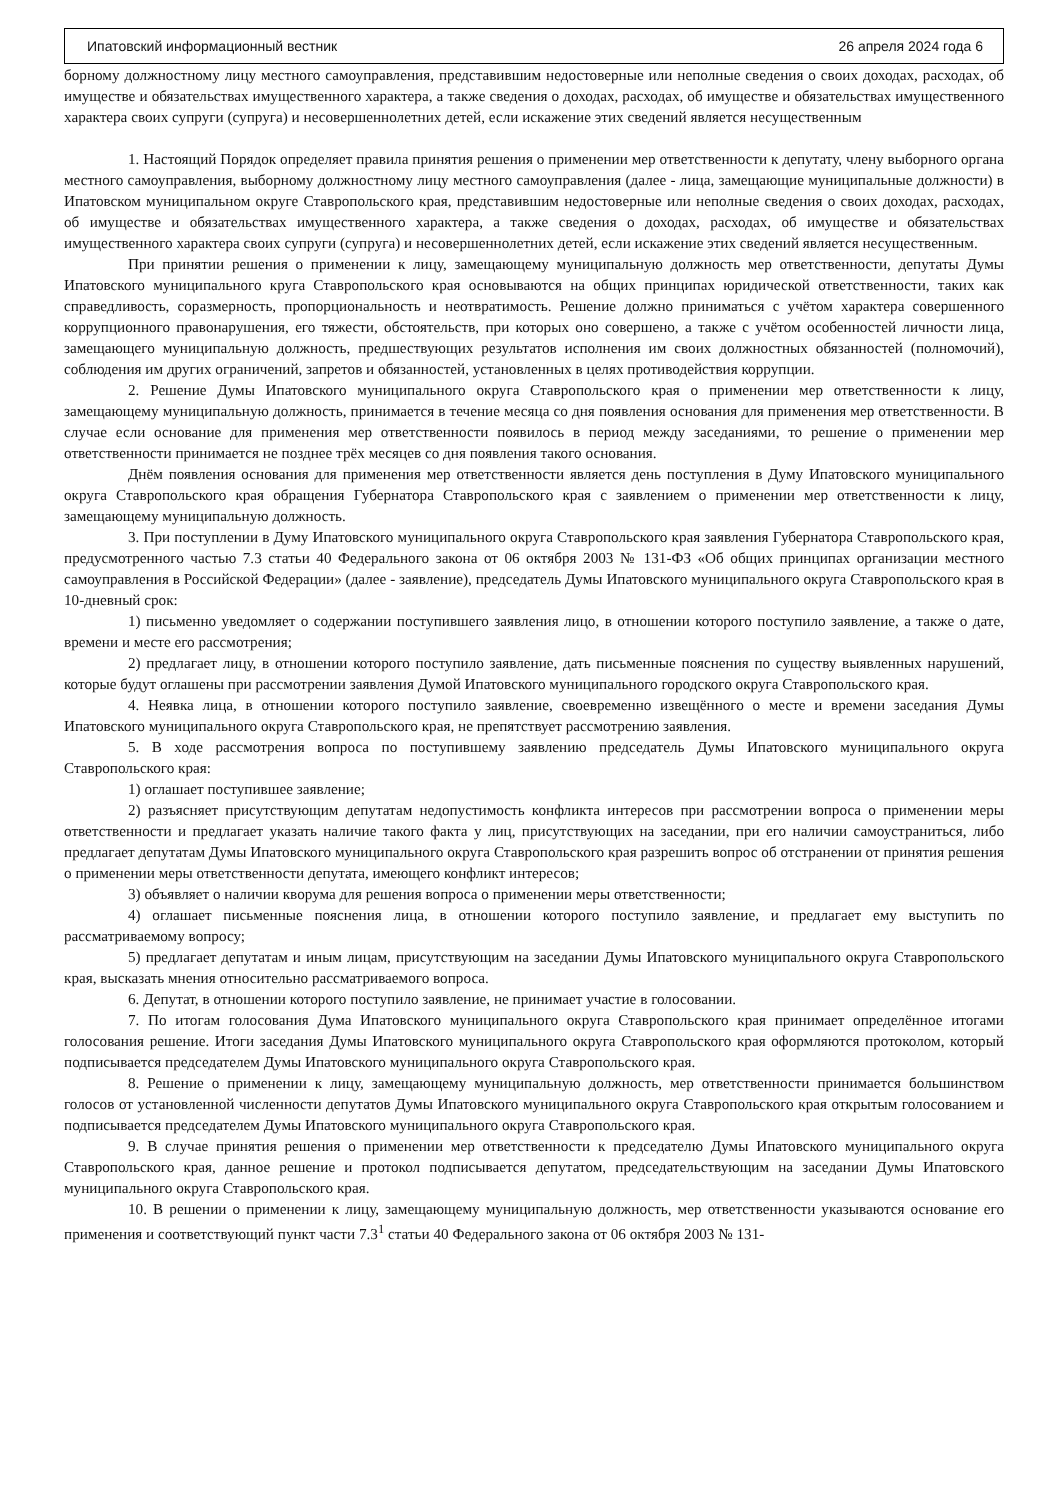Ипатовский информационный вестник 26 апреля 2024 года 6
борному должностному лицу местного самоуправления, представившим недостоверные или неполные сведения о своих доходах, расходах, об имуществе и обязательствах имущественного характера, а также сведения о доходах, расходах, об имуществе и обязательствах имущественного характера своих супруги (супруга) и несовершеннолетних детей, если искажение этих сведений является несущественным
1. Настоящий Порядок определяет правила принятия решения о применении мер ответственности к депутату, члену выборного органа местного самоуправления, выборному должностному лицу местного самоуправления (далее - лица, замещающие муниципальные должности) в Ипатовском муниципальном округе Ставропольского края, представившим недостоверные или неполные сведения о своих доходах, расходах, об имуществе и обязательствах имущественного характера, а также сведения о доходах, расходах, об имуществе и обязательствах имущественного характера своих супруги (супруга) и несовершеннолетних детей, если искажение этих сведений является несущественным.
При принятии решения о применении к лицу, замещающему муниципальную должность мер ответственности, депутаты Думы Ипатовского муниципального круга Ставропольского края основываются на общих принципах юридической ответственности, таких как справедливость, соразмерность, пропорциональность и неотвратимость. Решение должно приниматься с учётом характера совершенного коррупционного правонарушения, его тяжести, обстоятельств, при которых оно совершено, а также с учётом особенностей личности лица, замещающего муниципальную должность, предшествующих результатов исполнения им своих должностных обязанностей (полномочий), соблюдения им других ограничений, запретов и обязанностей, установленных в целях противодействия коррупции.
2. Решение Думы Ипатовского муниципального округа Ставропольского края о применении мер ответственности к лицу, замещающему муниципальную должность, принимается в течение месяца со дня появления основания для применения мер ответственности. В случае если основание для применения мер ответственности появилось в период между заседаниями, то решение о применении мер ответственности принимается не позднее трёх месяцев со дня появления такого основания.
Днём появления основания для применения мер ответственности является день поступления в Думу Ипатовского муниципального округа Ставропольского края обращения Губернатора Ставропольского края с заявлением о применении мер ответственности к лицу, замещающему муниципальную должность.
3. При поступлении в Думу Ипатовского муниципального округа Ставропольского края заявления Губернатора Ставропольского края, предусмотренного частью 7.3 статьи 40 Федерального закона от 06 октября 2003 № 131-ФЗ «Об общих принципах организации местного самоуправления в Российской Федерации» (далее - заявление), председатель Думы Ипатовского муниципального округа Ставропольского края в 10-дневный срок:
1) письменно уведомляет о содержании поступившего заявления лицо, в отношении которого поступило заявление, а также о дате, времени и месте его рассмотрения;
2) предлагает лицу, в отношении которого поступило заявление, дать письменные пояснения по существу выявленных нарушений, которые будут оглашены при рассмотрении заявления Думой Ипатовского муниципального городского округа Ставропольского края.
4. Неявка лица, в отношении которого поступило заявление, своевременно извещённого о месте и времени заседания Думы Ипатовского муниципального округа Ставропольского края, не препятствует рассмотрению заявления.
5. В ходе рассмотрения вопроса по поступившему заявлению председатель Думы Ипатовского муниципального округа Ставропольского края:
1) оглашает поступившее заявление;
2) разъясняет присутствующим депутатам недопустимость конфликта интересов при рассмотрении вопроса о применении меры ответственности и предлагает указать наличие такого факта у лиц, присутствующих на заседании, при его наличии самоустраниться, либо предлагает депутатам Думы Ипатовского муниципального округа Ставропольского края разрешить вопрос об отстранении от принятия решения о применении меры ответственности депутата, имеющего конфликт интересов;
3) объявляет о наличии кворума для решения вопроса о применении меры ответственности;
4) оглашает письменные пояснения лица, в отношении которого поступило заявление, и предлагает ему выступить по рассматриваемому вопросу;
5) предлагает депутатам и иным лицам, присутствующим на заседании Думы Ипатовского муниципального округа Ставропольского края, высказать мнения относительно рассматриваемого вопроса.
6. Депутат, в отношении которого поступило заявление, не принимает участие в голосовании.
7. По итогам голосования Дума Ипатовского муниципального округа Ставропольского края принимает определённое итогами голосования решение. Итоги заседания Думы Ипатовского муниципального округа Ставропольского края оформляются протоколом, который подписывается председателем Думы Ипатовского муниципального округа Ставропольского края.
8. Решение о применении к лицу, замещающему муниципальную должность, мер ответственности принимается большинством голосов от установленной численности депутатов Думы Ипатовского муниципального округа Ставропольского края открытым голосованием и подписывается председателем Думы Ипатовского муниципального округа Ставропольского края.
9. В случае принятия решения о применении мер ответственности к председателю Думы Ипатовского муниципального округа Ставропольского края, данное решение и протокол подписывается депутатом, председательствующим на заседании Думы Ипатовского муниципального округа Ставропольского края.
10. В решении о применении к лицу, замещающему муниципальную должность, мер ответственности указываются основание его применения и соответствующий пункт части 7.3<sup>1</sup> статьи 40 Федерального закона от 06 октября 2003 № 131-